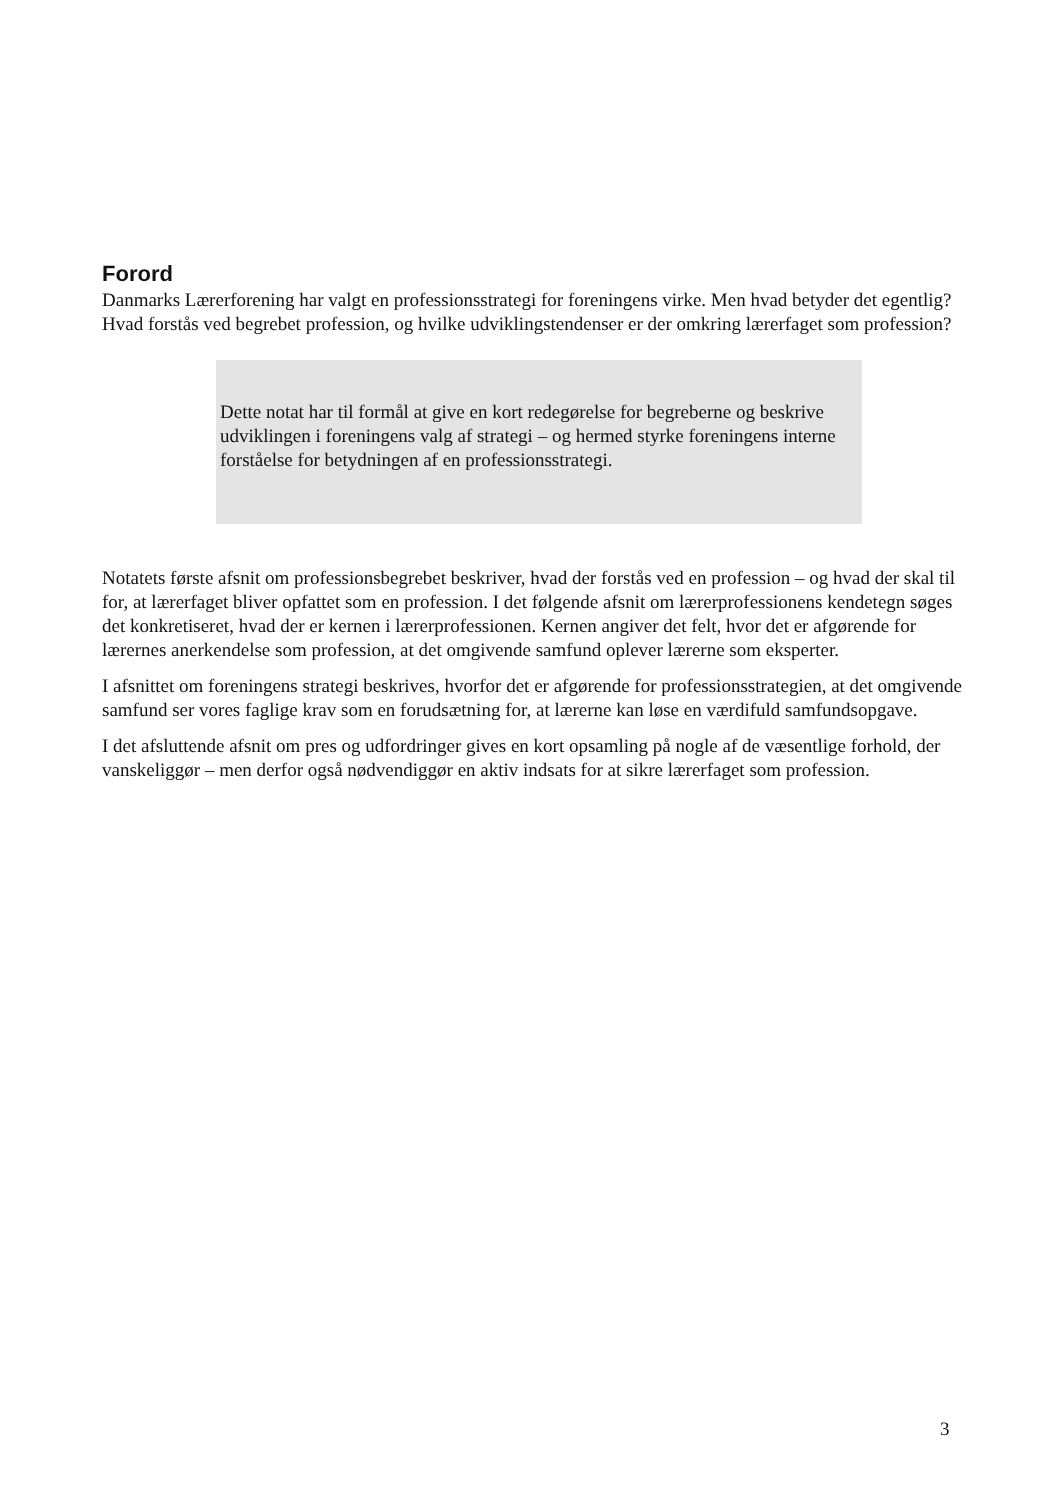Forord
Danmarks Lærerforening har valgt en professionsstrategi for foreningens virke. Men hvad betyder det egentlig? Hvad forstås ved begrebet profession, og hvilke udviklingstendenser er der omkring lærerfaget som profession?
Dette notat har til formål at give en kort redegørelse for begreberne og beskrive udviklingen i foreningens valg af strategi – og hermed styrke foreningens interne forståelse for betydningen af en professionsstrategi.
Notatets første afsnit om professionsbegrebet beskriver, hvad der forstås ved en profession – og hvad der skal til for, at lærerfaget bliver opfattet som en profession. I det følgende afsnit om lærerprofessionens kendetegn søges det konkretiseret, hvad der er kernen i lærerprofessionen. Kernen angiver det felt, hvor det er afgørende for lærernes anerkendelse som profession, at det omgivende samfund oplever lærerne som eksperter.
I afsnittet om foreningens strategi beskrives, hvorfor det er afgørende for professionsstrategien, at det omgivende samfund ser vores faglige krav som en forudsætning for, at lærerne kan løse en værdifuld samfundsopgave.
I det afsluttende afsnit om pres og udfordringer gives en kort opsamling på nogle af de væsentlige forhold, der vanskeliggør – men derfor også nødvendiggør en aktiv indsats for at sikre lærerfaget som profession.
3